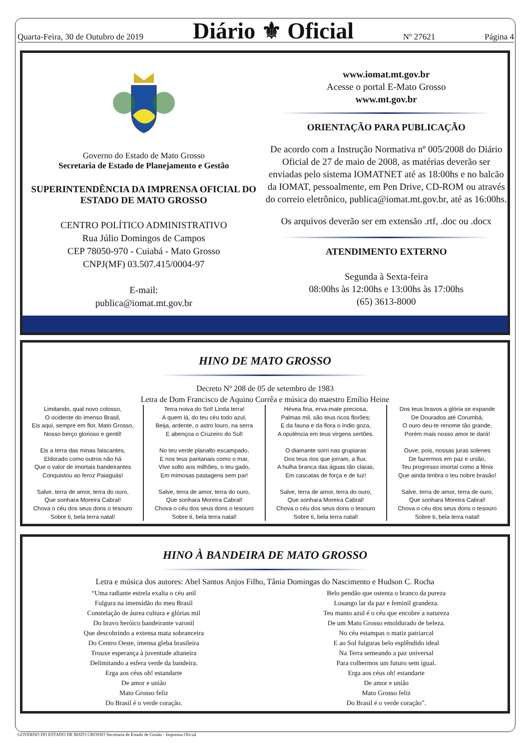Quarta-Feira, 30 de Outubro de 2019 Diário ⚜ Oficial Nº 27621 Página 4
Governo do Estado de Mato Grosso
Secretaria de Estado de Planejamento e Gestão
SUPERINTENDÊNCIA DA IMPRENSA OFICIAL DO
ESTADO DE MATO GROSSO
CENTRO POLÍTICO ADMINISTRATIVO
Rua Júlio Domingos de Campos
CEP 78050-970 - Cuiabá - Mato Grosso
CNPJ(MF) 03.507.415/0004-97
E-mail:
publica@iomat.mt.gov.br
www.iomat.mt.gov.br
Acesse o portal E-Mato Grosso
www.mt.gov.br
ORIENTAÇÃO PARA PUBLICAÇÃO
De acordo com a Instrução Normativa nº 005/2008 do Diário Oficial de 27 de maio de 2008, as matérias deverão ser enviadas pelo sistema IOMATNET até as 18:00hs e no balcão da IOMAT, pessoalmente, em Pen Drive, CD-ROM ou através do correio eletrônico, publica@iomat.mt.gov.br, até as 16:00hs.
Os arquivos deverão ser em extensão .rtf, .doc ou .docx
ATENDIMENTO EXTERNO
Segunda à Sexta-feira
08:00hs às 12:00hs e 13:00hs às 17:00hs
(65) 3613-8000
HINO DE MATO GROSSO
Decreto Nº 208 de 05 de setembro de 1983
Letra de Dom Francisco de Aquino Corrêa e música do maestro Emílio Heine
Limitando, qual novo colosso,
O ocidente do imenso Brasil,
Eis aqui, sempre em flor, Mato Grosso,
Nosso berço glorioso e gentil!
Eis a terra das minas faiscantes,
Eldorado como outros não há
Que o valor de imortais bandeirantes
Conquistou ao feroz Paiaguás!
Salve, terra de amor, terra do ouro,
Que sonhara Moreira Cabral!
Chova o céu dos seus dons o tesouro
Sobre ti, bela terra natal!
Terra noiva do Sol! Linda terra!
A quem lá, do teu céu todo azul,
Beija, ardente, o astro louro, na serra
E abençoa o Cruzeiro do Sul!
No teu verde planalto escampado,
E nos teus pantanais como o mar,
Vive solto aos milhões, o teu gado,
Em mimosas pastagens sem par!
Salve, terra de amor, terra do ouro,
Que sonhara Moreira Cabral!
Chova o céu dos seus dons o tesouro
Sobre ti, bela terra natal!
Hévea fina, erva-mate preciosa,
Palmas mil, são teus ricos florões;
E da fauna e da flora o índio goza,
A opulência em teus virgens sertões.
O diamante sorri nas grupiaras
Dos teus rios que jorram, a flux.
A hulha branca das águas tão claras,
Em cascatas de força e de luz!
Salve, terra de amor, terra do ouro,
Que sonhara Moreira Cabral!
Chova o céu dos seus dons o tesouro
Sobre ti, bela terra natal!
Dos teus bravos a glória se expande
De Dourados até Corumbá,
O ouro deu-te renome tão grande,
Porém mais nosso amor te dará!
Ouve, pois, nossas juras solenes
De fazermos em paz e união,
Teu progresso imortal como a fênix
Que ainda timbra o teu nobre brasão!
Salve, terra de amor, terra de ouro,
Que sonhara Moreira Cabral!
Chova o céu dos seus dons o tesouro
Sobre ti, bela terra natal!
HINO À BANDEIRA DE MATO GROSSO
Letra e música dos autores: Abel Santos Anjos Filho, Tânia Domingas do Nascimento e Hudson C. Rocha
“Uma radiante estrela exalta o céu anil
Fulgura na imensidão do meu Brasil
Constelação de áurea cultura e glórias mil
Do bravo heróico bandeirante varonil
Que descobrindo a extensa mata sobranceira
Do Centro Oeste, imensa gleba brasileira
Trouxe esperança à juventude altaneira
Delimitando a esfera verde da bandeira.
Erga aos céus oh! estandarte
De amor e união
Mato Grosso feliz
Do Brasil é o verde coração.
Belo pendão que ostenta o branco da pureza
Losango lar da paz e feminil grandeza.
Teu manto azul é o céu que encobre a natureza
De um Mato Grosso emoldurado de beleza.
No céu estampas o matiz patriarcal
E ao Sol fulguras belo esplêndido ideal
Na Terra semeando a paz universal
Para colhermos um futuro sem igual.
Erga aos céus oh! estandarte
De amor e união
Mato Grosso feliz
Do Brasil é o verde coração”.
GOVERNO DO ESTADO DE MATO GROSSO Secretaria de Estado de Gestão - Imprensa Oficial